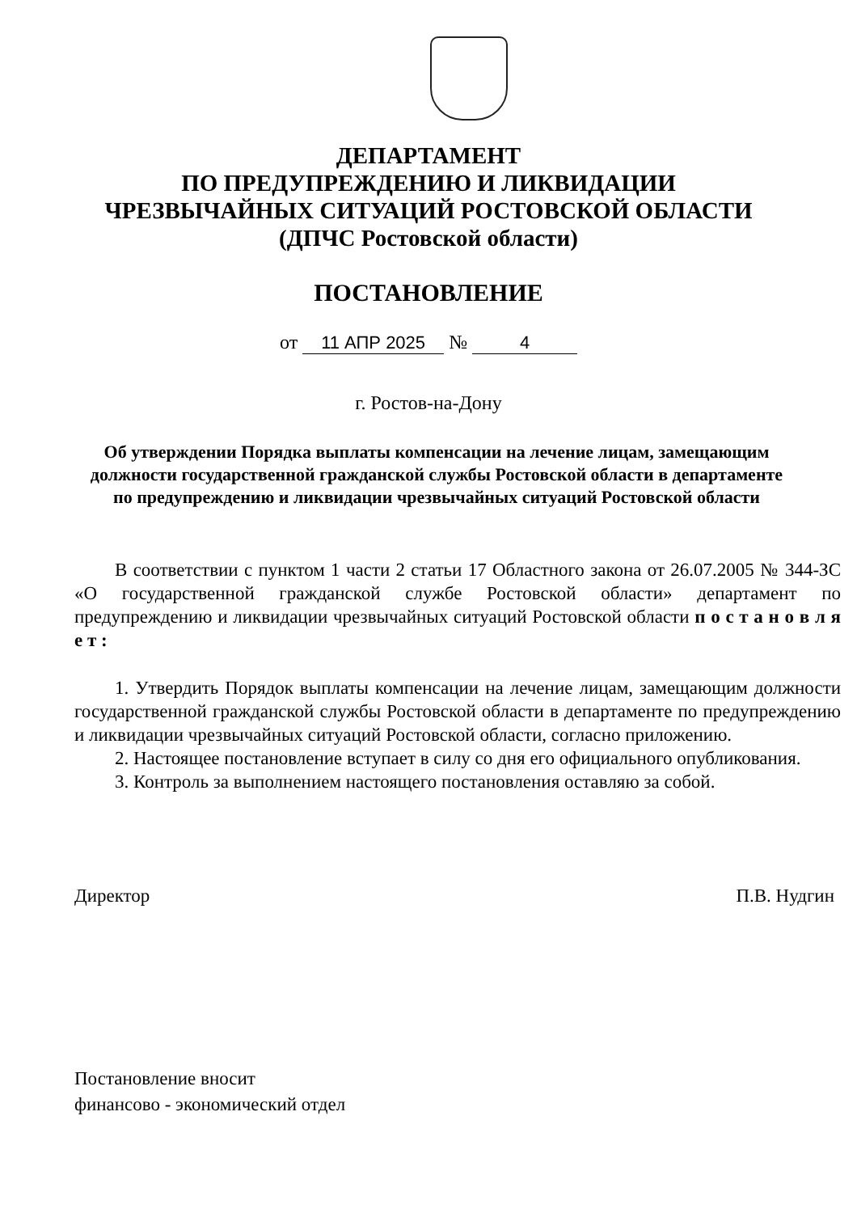ДЕПАРТАМЕНТ
ПО ПРЕДУПРЕЖДЕНИЮ И ЛИКВИДАЦИИ
ЧРЕЗВЫЧАЙНЫХ СИТУАЦИЙ РОСТОВСКОЙ ОБЛАСТИ
(ДПЧС Ростовской области)
ПОСТАНОВЛЕНИЕ
от 11 АПР 2025 № 4
г. Ростов-на-Дону
Об утверждении Порядка выплаты компенсации на лечение лицам, замещающим должности государственной гражданской службы Ростовской области в департаменте по предупреждению и ликвидации чрезвычайных ситуаций Ростовской области
В соответствии с пунктом 1 части 2 статьи 17 Областного закона от 26.07.2005 № 344-ЗС «О государственной гражданской службе Ростовской области» департамент по предупреждению и ликвидации чрезвычайных ситуаций Ростовской области п о с т а н о в л я е т :
1. Утвердить Порядок выплаты компенсации на лечение лицам, замещающим должности государственной гражданской службы Ростовской области в департаменте по предупреждению и ликвидации чрезвычайных ситуаций Ростовской области, согласно приложению.
2. Настоящее постановление вступает в силу со дня его официального опубликования.
3. Контроль за выполнением настоящего постановления оставляю за собой.
Директор П.В. Нудгин
Постановление вносит
финансово - экономический отдел